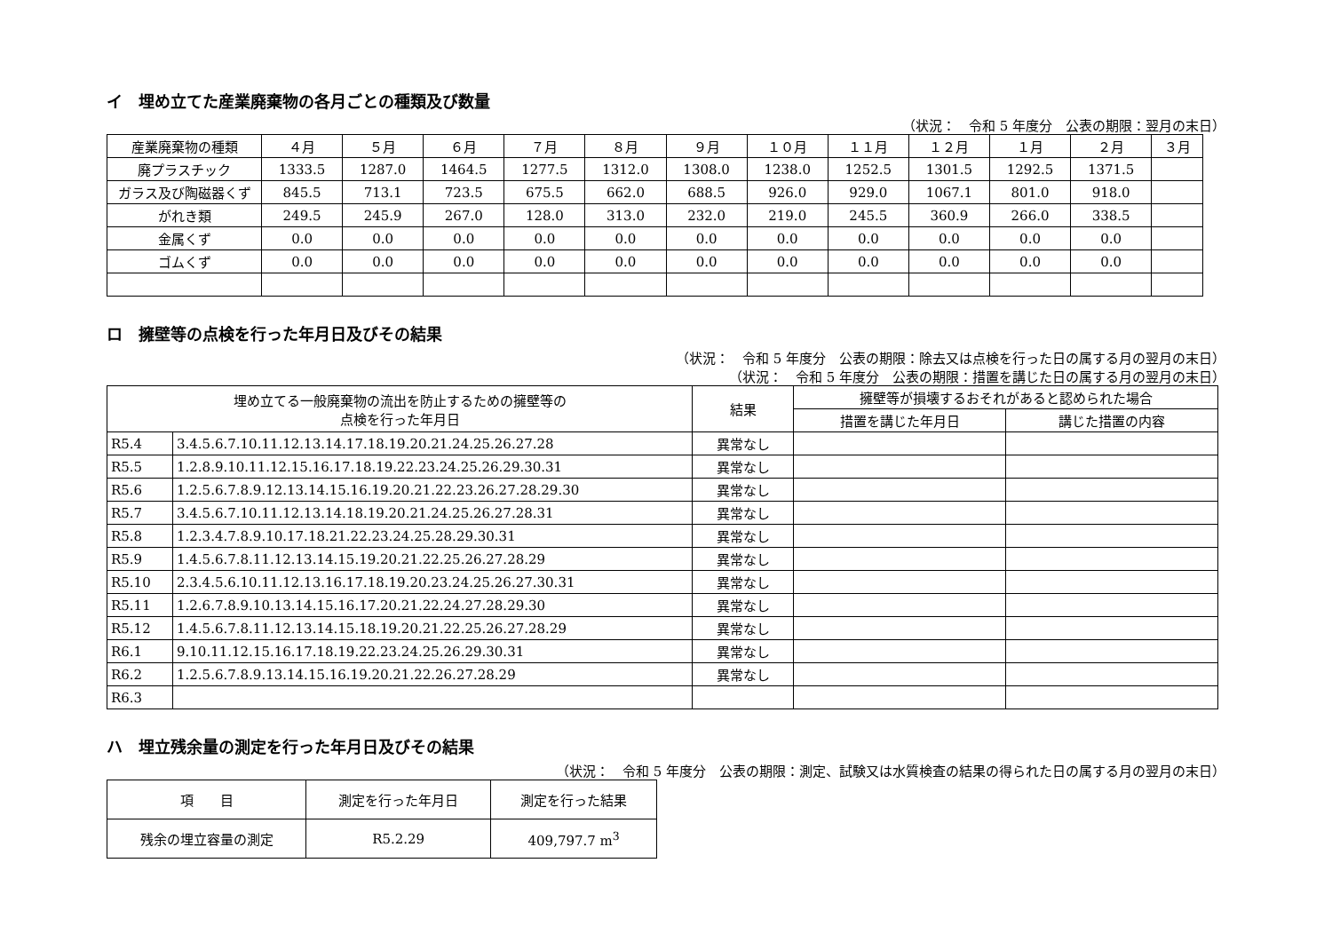イ　埋め立てた産業廃棄物の各月ごとの種類及び数量
（状況：　令和 5 年度分　公表の期限：翌月の末日）
| 産業廃棄物の種類 | ４月 | ５月 | ６月 | ７月 | ８月 | ９月 | １０月 | １１月 | １２月 | １月 | ２月 | ３月 |
| --- | --- | --- | --- | --- | --- | --- | --- | --- | --- | --- | --- | --- |
| 廃プラスチック | 1333.5 | 1287.0 | 1464.5 | 1277.5 | 1312.0 | 1308.0 | 1238.0 | 1252.5 | 1301.5 | 1292.5 | 1371.5 | |
| ガラス及び陶磁器くず | 845.5 | 713.1 | 723.5 | 675.5 | 662.0 | 688.5 | 926.0 | 929.0 | 1067.1 | 801.0 | 918.0 | |
| がれき類 | 249.5 | 245.9 | 267.0 | 128.0 | 313.0 | 232.0 | 219.0 | 245.5 | 360.9 | 266.0 | 338.5 | |
| 金属くず | 0.0 | 0.0 | 0.0 | 0.0 | 0.0 | 0.0 | 0.0 | 0.0 | 0.0 | 0.0 | 0.0 | |
| ゴムくず | 0.0 | 0.0 | 0.0 | 0.0 | 0.0 | 0.0 | 0.0 | 0.0 | 0.0 | 0.0 | 0.0 | |
ロ　擁壁等の点検を行った年月日及びその結果
（状況：　令和 5 年度分　公表の期限：除去又は点検を行った日の属する月の翌月の末日）
（状況：　令和 5 年度分　公表の期限：措置を講じた日の属する月の翌月の末日）
| 埋め立てる一般廃棄物の流出を防止するための擁壁等の 点検を行った年月日 | | 結果 | 擁壁等が損壊するおそれがあると認められた場合 | |
| --- | --- | --- | --- | --- |
| | | | 措置を講じた年月日 | 講じた措置の内容 |
| R5.4 | 3.4.5.6.7.10.11.12.13.14.17.18.19.20.21.24.25.26.27.28 | 異常なし | | |
| R5.5 | 1.2.8.9.10.11.12.15.16.17.18.19.22.23.24.25.26.29.30.31 | 異常なし | | |
| R5.6 | 1.2.5.6.7.8.9.12.13.14.15.16.19.20.21.22.23.26.27.28.29.30 | 異常なし | | |
| R5.7 | 3.4.5.6.7.10.11.12.13.14.18.19.20.21.24.25.26.27.28.31 | 異常なし | | |
| R5.8 | 1.2.3.4.7.8.9.10.17.18.21.22.23.24.25.28.29.30.31 | 異常なし | | |
| R5.9 | 1.4.5.6.7.8.11.12.13.14.15.19.20.21.22.25.26.27.28.29 | 異常なし | | |
| R5.10 | 2.3.4.5.6.10.11.12.13.16.17.18.19.20.23.24.25.26.27.30.31 | 異常なし | | |
| R5.11 | 1.2.6.7.8.9.10.13.14.15.16.17.20.21.22.24.27.28.29.30 | 異常なし | | |
| R5.12 | 1.4.5.6.7.8.11.12.13.14.15.18.19.20.21.22.25.26.27.28.29 | 異常なし | | |
| R6.1 | 9.10.11.12.15.16.17.18.19.22.23.24.25.26.29.30.31 | 異常なし | | |
| R6.2 | 1.2.5.6.7.8.9.13.14.15.16.19.20.21.22.26.27.28.29 | 異常なし | | |
| R6.3 | | | | |
ハ　埋立残余量の測定を行った年月日及びその結果
（状況：　令和 5 年度分　公表の期限：測定、試験又は水質検査の結果の得られた日の属する月の翌月の末日）
| 項 目 | 測定を行った年月日 | 測定を行った結果 |
| --- | --- | --- |
| 残余の埋立容量の測定 | R5.2.29 | 409,797.7 m<sup>3</sup> |